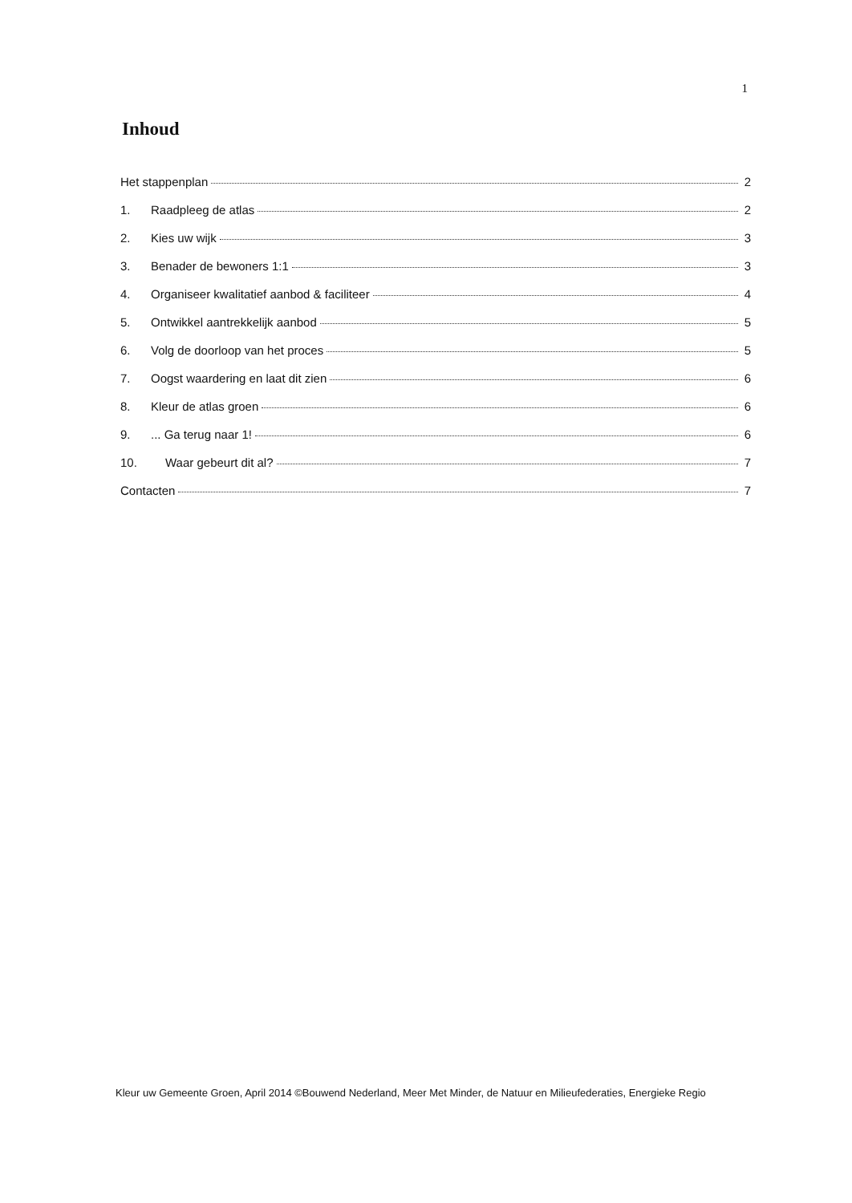1
Inhoud
Het stappenplan 2
1. Raadpleeg de atlas 2
2. Kies uw wijk 3
3. Benader de bewoners 1:1 3
4. Organiseer kwalitatief aanbod & faciliteer 4
5. Ontwikkel aantrekkelijk aanbod 5
6. Volg de doorloop van het proces 5
7. Oogst waardering en laat dit zien 6
8. Kleur de atlas groen 6
9.... Ga terug naar 1! 6
10. Waar gebeurt dit al? 7
Contacten 7
Kleur uw Gemeente Groen, April 2014 ©Bouwend Nederland, Meer Met Minder, de Natuur en Milieufederaties, Energieke Regio